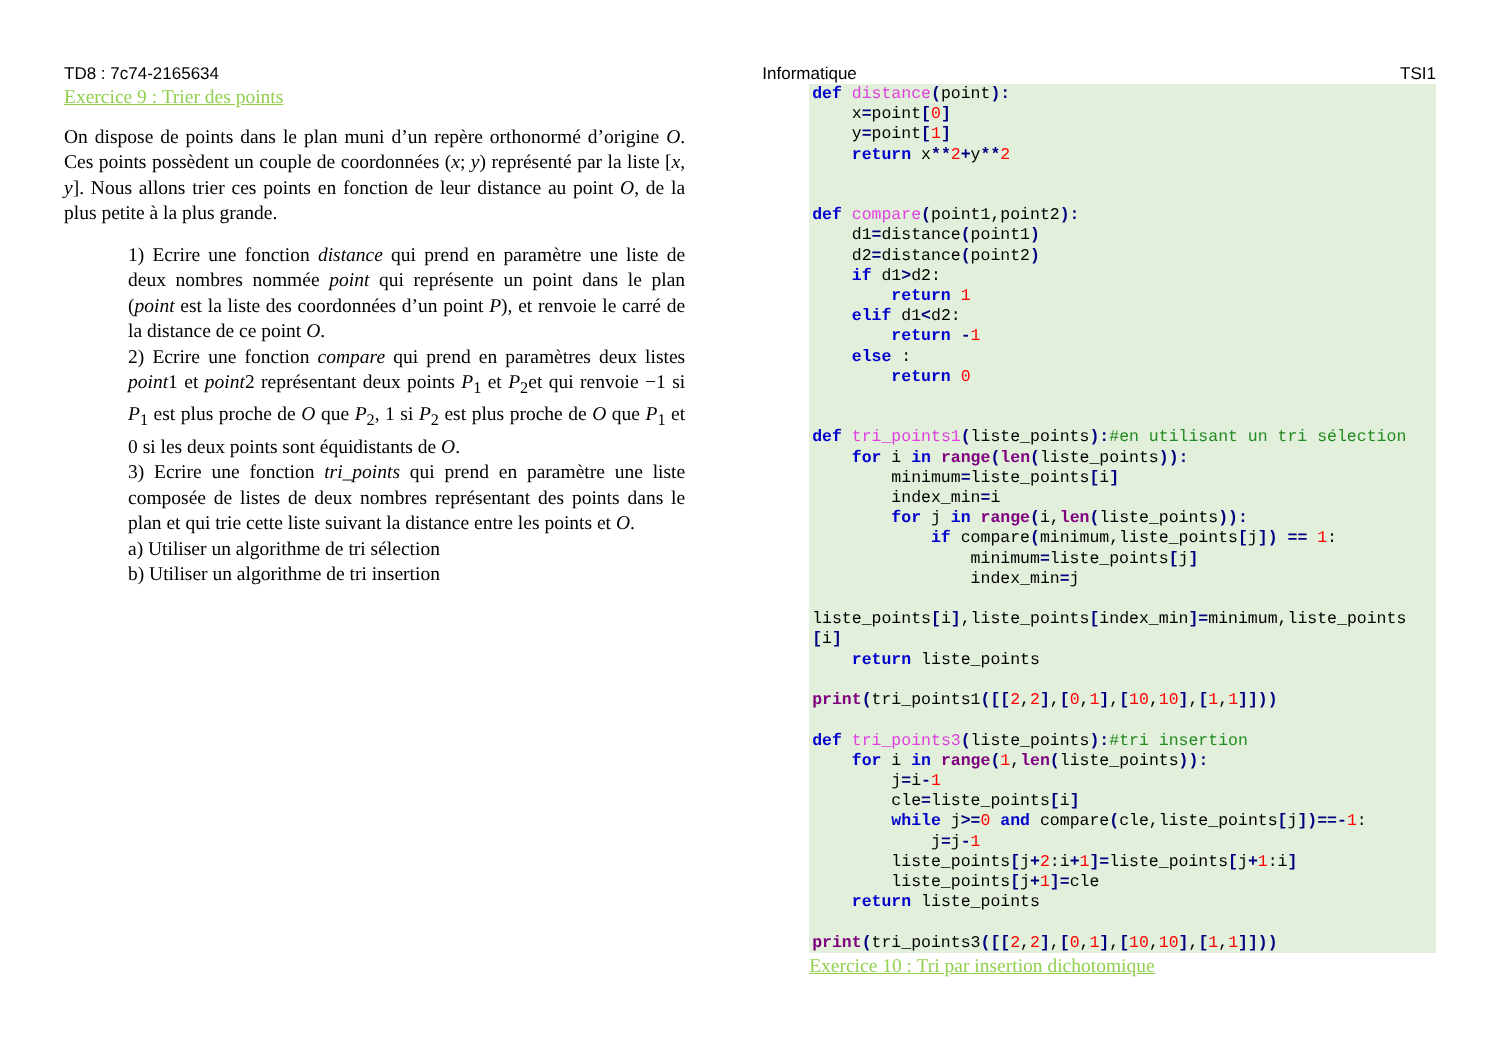TD8 : 7c74-2165634 Informatique TSI1
Exercice 9 : Trier des points
On dispose de points dans le plan muni d’un repère orthonormé d’origine O. Ces points possèdent un couple de coordonnées (x; y) représenté par la liste [x, y]. Nous allons trier ces points en fonction de leur distance au point O, de la plus petite à la plus grande.
1) Ecrire une fonction distance qui prend en paramètre une liste de deux nombres nommée point qui représente un point dans le plan (point est la liste des coordonnées d’un point P), et renvoie le carré de la distance de ce point O.
2) Ecrire une fonction compare qui prend en paramètres deux listes point1 et point2 représentant deux points P<sub>1</sub> et P<sub>2</sub>et qui renvoie −1 si P<sub>1</sub> est plus proche de O que P<sub>2</sub>, 1 si P<sub>2</sub> est plus proche de O que P<sub>1</sub> et 0 si les deux points sont équidistants de O.
3) Ecrire une fonction tri_points qui prend en paramètre une liste composée de listes de deux nombres représentant des points dans le plan et qui trie cette liste suivant la distance entre les points et O.
a) Utiliser un algorithme de tri sélection
b) Utiliser un algorithme de tri insertion
def distance(point):
    x=point[0]
    y=point[1]
    return x**2+y**2


def compare(point1,point2):
    d1=distance(point1)
    d2=distance(point2)
    if d1>d2:
        return 1
    elif d1<d2:
        return -1
    else :
        return 0


def tri_points1(liste_points):#en utilisant un tri sélection
    for i in range(len(liste_points)):
        minimum=liste_points[i]
        index_min=i
        for j in range(i,len(liste_points)):
            if compare(minimum,liste_points[j]) == 1:
                minimum=liste_points[j]
                index_min=j

liste_points[i],liste_points[index_min]=minimum,liste_points[i]
    return liste_points

print(tri_points1([[2,2],[0,1],[10,10],[1,1]]))

def tri_points3(liste_points):#tri insertion
    for i in range(1,len(liste_points)):
        j=i-1
        cle=liste_points[i]
        while j>=0 and compare(cle,liste_points[j])==-1:
            j=j-1
        liste_points[j+2:i+1]=liste_points[j+1:i]
        liste_points[j+1]=cle
    return liste_points

print(tri_points3([[2,2],[0,1],[10,10],[1,1]]))
Exercice 10 : Tri par insertion dichotomique